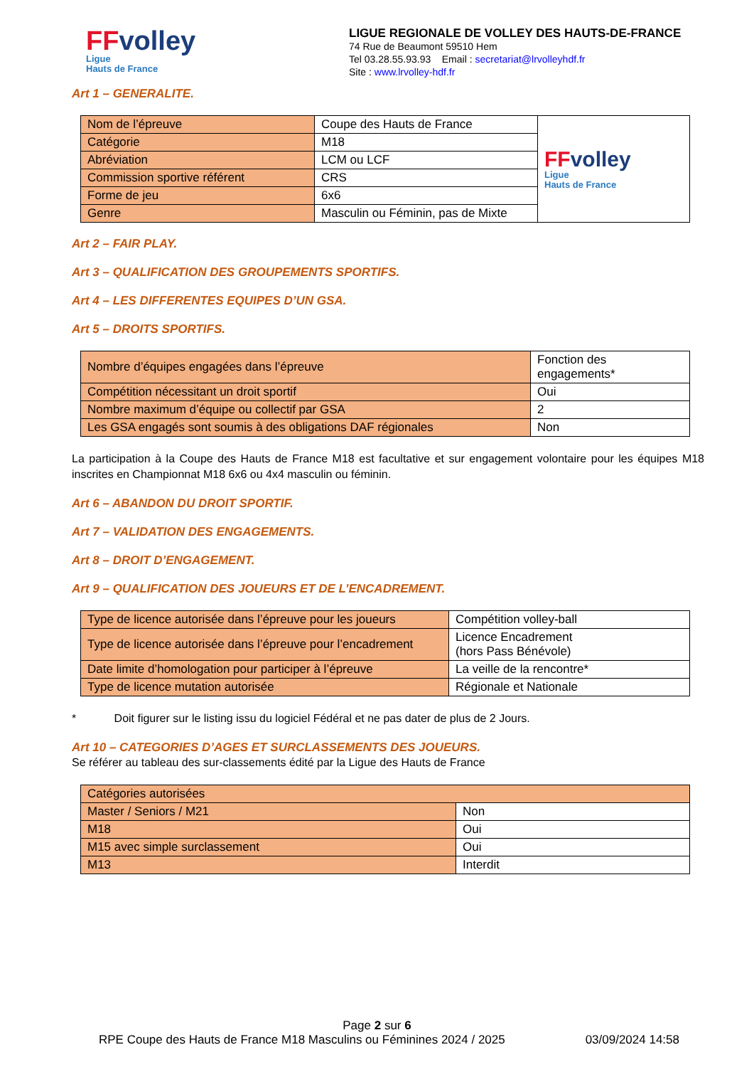FFvolley
Ligue
Hauts de France
LIGUE REGIONALE DE VOLLEY DES HAUTS-DE-FRANCE
74 Rue de Beaumont 59510 Hem
Tel 03.28.55.93.93 Email : secretariat@lrvolleyhdf.fr
Site : www.lrvolley-hdf.fr
Art 1 – GENERALITE.
| Nom de l’épreuve | Coupe des Hauts de France | FF volley Ligue Hauts de France |
| Catégorie | M18 | |
| Abréviation | LCM ou LCF | |
| Commission sportive référent | CRS | |
| Forme de jeu | 6x6 | |
| Genre | Masculin ou Féminin, pas de Mixte | |
Art 2 – FAIR PLAY.
Art 3 – QUALIFICATION DES GROUPEMENTS SPORTIFS.
Art 4 – LES DIFFERENTES EQUIPES D’UN GSA.
Art 5 – DROITS SPORTIFS.
| Nombre d’équipes engagées dans l’épreuve | Fonction des engagements* |
| Compétition nécessitant un droit sportif | Oui |
| Nombre maximum d’équipe ou collectif par GSA | 2 |
| Les GSA engagés sont soumis à des obligations DAF régionales | Non |
La participation à la Coupe des Hauts de France M18 est facultative et sur engagement volontaire pour les équipes M18 inscrites en Championnat M18 6x6 ou 4x4 masculin ou féminin.
Art 6 – ABANDON DU DROIT SPORTIF.
Art 7 – VALIDATION DES ENGAGEMENTS.
Art 8 – DROIT D’ENGAGEMENT.
Art 9 – QUALIFICATION DES JOUEURS ET DE L’ENCADREMENT.
| Type de licence autorisée dans l’épreuve pour les joueurs | Compétition volley-ball |
| Type de licence autorisée dans l’épreuve pour l’encadrement | Licence Encadrement (hors Pass Bénévole) |
| Date limite d’homologation pour participer à l’épreuve | La veille de la rencontre* |
| Type de licence mutation autorisée | Régionale et Nationale |
* Doit figurer sur le listing issu du logiciel Fédéral et ne pas dater de plus de 2 Jours.
Art 10 – CATEGORIES D’AGES ET SURCLASSEMENTS DES JOUEURS.
Se référer au tableau des sur-classements édité par la Ligue des Hauts de France
| Catégories autorisées | |
| Master / Seniors / M21 | Non |
| M18 | Oui |
| M15 avec simple surclassement | Oui |
| M13 | Interdit |
Page 2 sur 6
RPE Coupe des Hauts de France M18 Masculins ou Féminines 2024 / 2025 03/09/2024 14:58